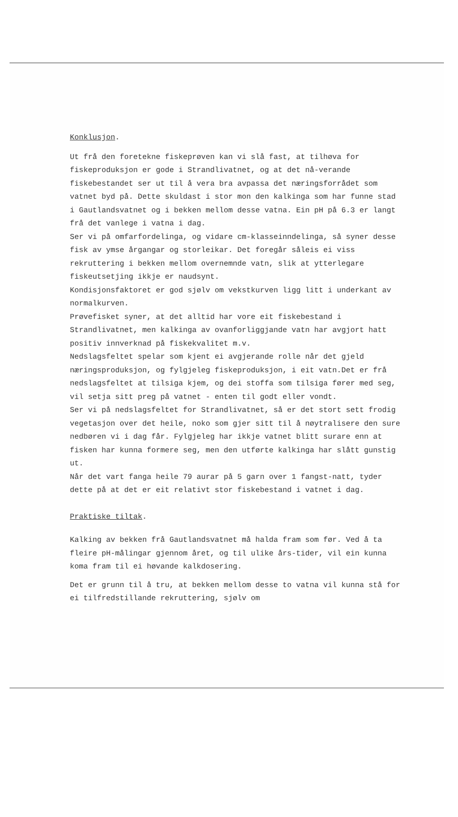Konklusjon.
Ut frå den foretekne fiskeprøven kan vi slå fast, at tilhøva for fiskeproduksjon er gode i Strandlivatnet, og at det nå-verande fiskebestandet ser ut til å vera bra avpassa det næringsforrådet som vatnet byd på. Dette skuldast i stor mon den kalkinga som har funne stad i Gautlandsvatnet og i bekken mellom desse vatna. Ein pH på 6.3 er langt frå det vanlege i vatna i dag.
Ser vi på omfarfordelinga, og vidare cm-klasseinndelinga, så syner desse fisk av ymse årgangar og storleikar. Det foregår såleis ei viss rekruttering i bekken mellom overnemnde vatn, slik at ytterlegare fiskeutsetjing ikkje er naudsynt.
Kondisjonsfaktoret er god sjølv om vekstkurven ligg litt i underkant av normalkurven.
Prøvefisket syner, at det alltid har vore eit fiskebestand i Strandlivatnet, men kalkinga av ovanforliggjande vatn har avgjort hatt positiv innverknad på fiskekvalitet m.v.
Nedslagsfeltet spelar som kjent ei avgjerande rolle når det gjeld næringsproduksjon, og fylgjeleg fiskeproduksjon, i eit vatn.Det er frå nedslagsfeltet at tilsiga kjem, og dei stoffa som tilsiga fører med seg, vil setja sitt preg på vatnet - enten til godt eller vondt.
Ser vi på nedslagsfeltet for Strandlivatnet, så er det stort sett frodig vegetasjon over det heile, noko som gjer sitt til å nøytralisere den sure nedbøren vi i dag får. Fylgjeleg har ikkje vatnet blitt surare enn at fisken har kunna formere seg, men den utførte kalkinga har slått gunstig ut.
Når det vart fanga heile 79 aurar på 5 garn over 1 fangst-natt, tyder dette på at det er eit relativt stor fiskebestand i vatnet i dag.
Praktiske tiltak.
Kalking av bekken frå Gautlandsvatnet må halda fram som før. Ved å ta fleire pH-målingar gjennom året, og til ulike års-tider, vil ein kunna koma fram til ei høvande kalkdosering.
Det er grunn til å tru, at bekken mellom desse to vatna vil kunna stå for ei tilfredstillande rekruttering, sjølv om